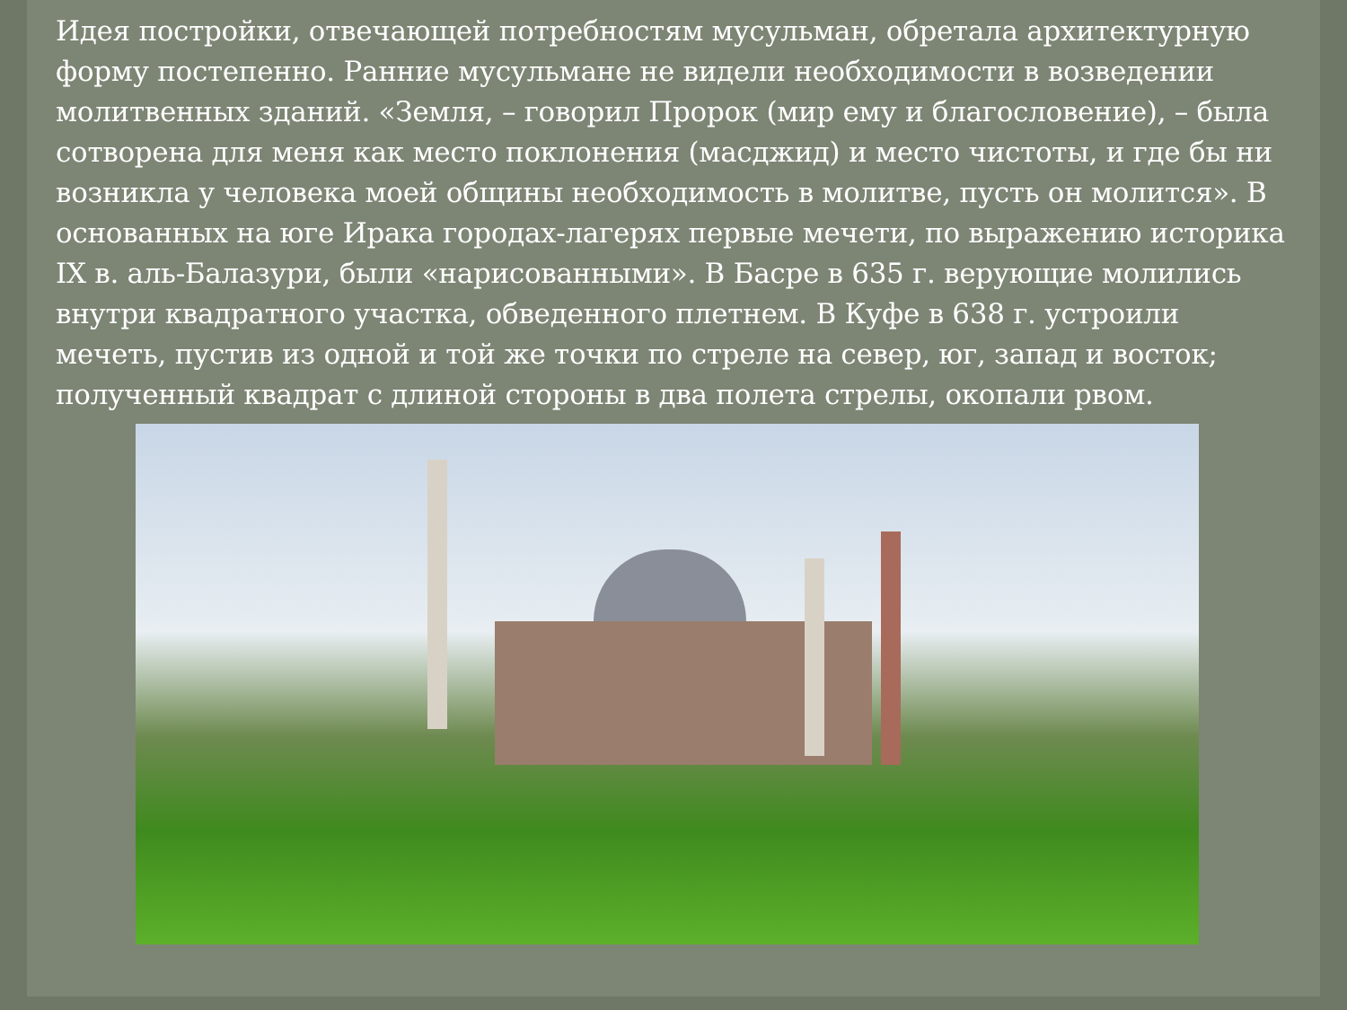Идея постройки, отвечающей потребностям мусульман, обретала архитектурную форму постепенно. Ранние мусульмане не видели необходимости в возведении молитвенных зданий. «Земля, – говорил Пророк (мир ему и благословение), – была сотворена для меня как место поклонения (масджид) и место чистоты, и где бы ни возникла у человека моей общины необходимость в молитве, пусть он молится». В основанных на юге Ирака городах-лагерях первые мечети, по выражению историка IX в. аль-Балазури, были «нарисованными». В Басре в 635 г. верующие молились внутри квадратного участка, обведенного плетнем. В Куфе в 638 г. устроили мечеть, пустив из одной и той же точки по стреле на север, юг, запад и восток; полученный квадрат с длиной стороны в два полета стрелы, окопали рвом.